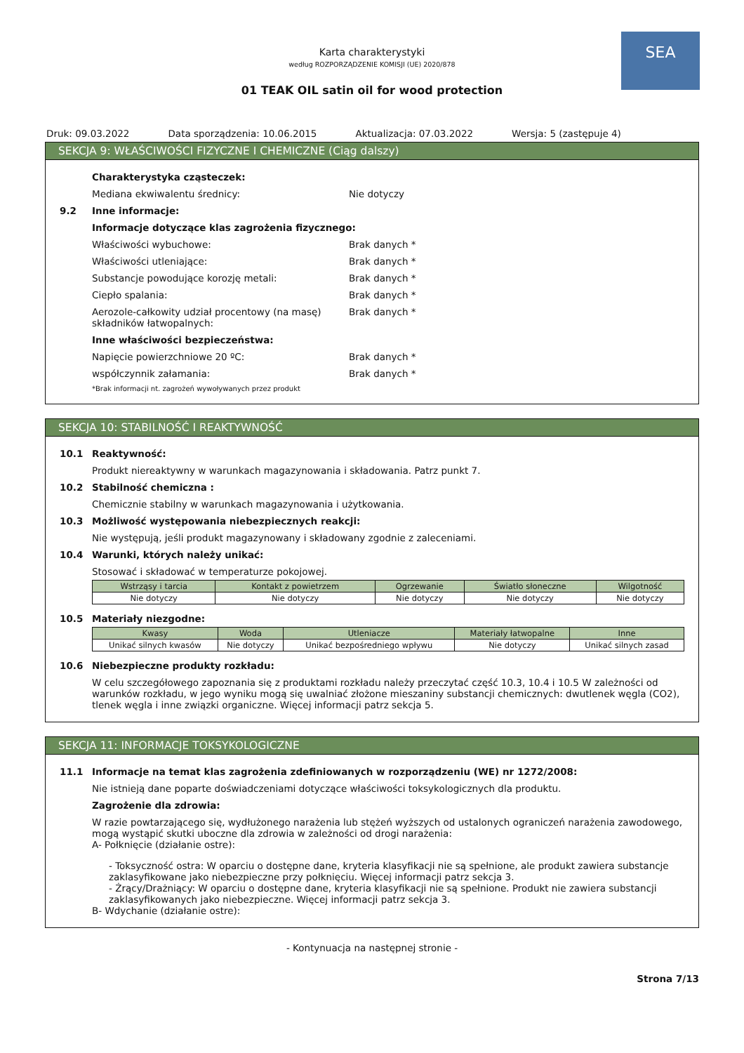SEA
Karta charakterystyki
według ROZPORZĄDZENIE KOMISJI (UE) 2020/878
01 TEAK OIL satin oil for wood protection
Druk: 09.03.2022 Data sporządzenia: 10.06.2015 Aktualizacja: 07.03.2022 Wersja: 5 (zastępuje 4)
SEKCJA 9: WŁAŚCIWOŚCI FIZYCZNE I CHEMICZNE (Ciąg dalszy)
Charakterystyka cząsteczek:
Mediana ekwiwalentu średnicy: Nie dotyczy
9.2 Inne informacje:
Informacje dotyczące klas zagrożenia fizycznego:
Właściwości wybuchowe: Brak danych *
Właściwości utleniające: Brak danych *
Substancje powodujące korozję metali: Brak danych *
Ciepło spalania: Brak danych *
Aerozole-całkowity udział procentowy (na masę) składników łatwopalnych:
Brak danych *
Inne właściwości bezpieczeństwa:
Napięcie powierzchniowe 20 ºC: Brak danych *
współczynnik załamania: Brak danych *
*Brak informacji nt. zagrożeń wywoływanych przez produkt
SEKCJA 10: STABILNOŚĆ I REAKTYWNOŚĆ
10.1 Reaktywność:
Produkt niereaktywny w warunkach magazynowania i składowania. Patrz punkt 7.
10.2 Stabilność chemiczna :
Chemicznie stabilny w warunkach magazynowania i użytkowania.
10.3 Możliwość występowania niebezpiecznych reakcji:
Nie występują, jeśli produkt magazynowany i składowany zgodnie z zaleceniami.
10.4 Warunki, których należy unikać:
Stosować i składować w temperaturze pokojowej.
| Wstrząsy i tarcia | Kontakt z powietrzem | Ogrzewanie | Światło słoneczne | Wilgotność |
| --- | --- | --- | --- | --- |
| Nie dotyczy | Nie dotyczy | Nie dotyczy | Nie dotyczy | Nie dotyczy |
10.5 Materiały niezgodne:
| Kwasy | Woda | Utleniacze | Materiały łatwopalne | Inne |
| --- | --- | --- | --- | --- |
| Unikać silnych kwasów | Nie dotyczy | Unikać bezpośredniego wpływu | Nie dotyczy | Unikać silnych zasad |
10.6 Niebezpieczne produkty rozkładu:
W celu szczegółowego zapoznania się z produktami rozkładu należy przeczytać część 10.3, 10.4 i 10.5 W zależności od warunków rozkładu, w jego wyniku mogą się uwalniać złożone mieszaniny substancji chemicznych: dwutlenek węgla (CO2), tlenek węgla i inne związki organiczne. Więcej informacji patrz sekcja 5.
SEKCJA 11: INFORMACJE TOKSYKOLOGICZNE
11.1 Informacje na temat klas zagrożenia zdefiniowanych w rozporządzeniu (WE) nr 1272/2008:
Nie istnieją dane poparte doświadczeniami dotyczące właściwości toksykologicznych dla produktu.
Zagrożenie dla zdrowia:
W razie powtarzającego się, wydłużonego narażenia lub stężeń wyższych od ustalonych ograniczeń narażenia zawodowego, mogą wystąpić skutki uboczne dla zdrowia w zależności od drogi narażenia:
A- Połknięcie (działanie ostre):
- Toksyczność ostra: W oparciu o dostępne dane, kryteria klasyfikacji nie są spełnione, ale produkt zawiera substancje zaklasyfikowane jako niebezpieczne przy połknięciu. Więcej informacji patrz sekcja 3.
- Żrący/Drażniący: W oparciu o dostępne dane, kryteria klasyfikacji nie są spełnione. Produkt nie zawiera substancji zaklasyfikowanych jako niebezpieczne. Więcej informacji patrz sekcja 3.
B- Wdychanie (działanie ostre):
- Kontynuacja na następnej stronie -
Strona 7/13